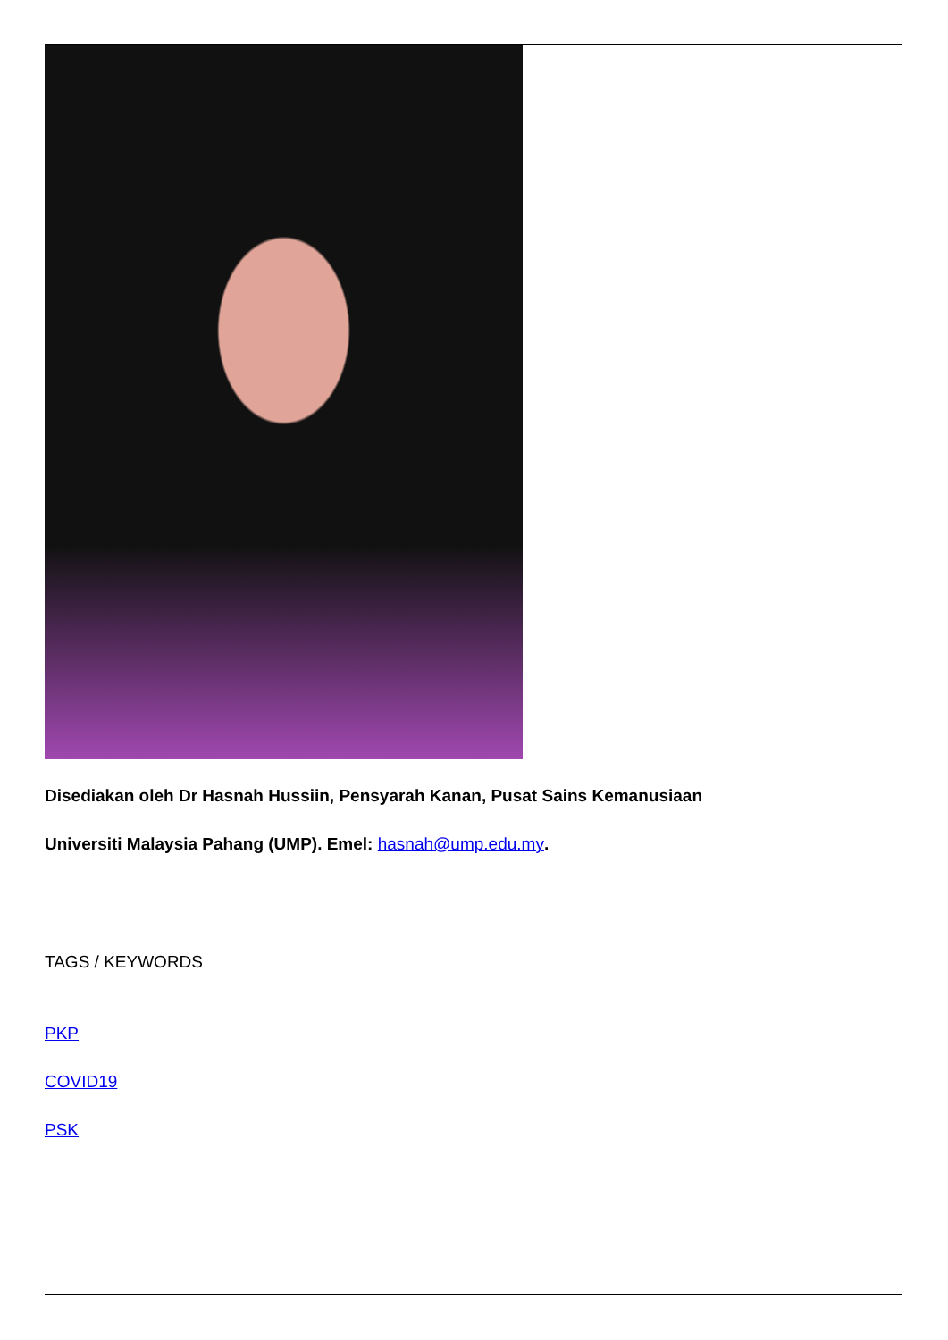Disediakan oleh Dr Hasnah Hussiin, Pensyarah Kanan, Pusat Sains Kemanusiaan
Universiti Malaysia Pahang (UMP). Emel: hasnah@ump.edu.my.
TAGS / KEYWORDS
PKP
COVID19
PSK